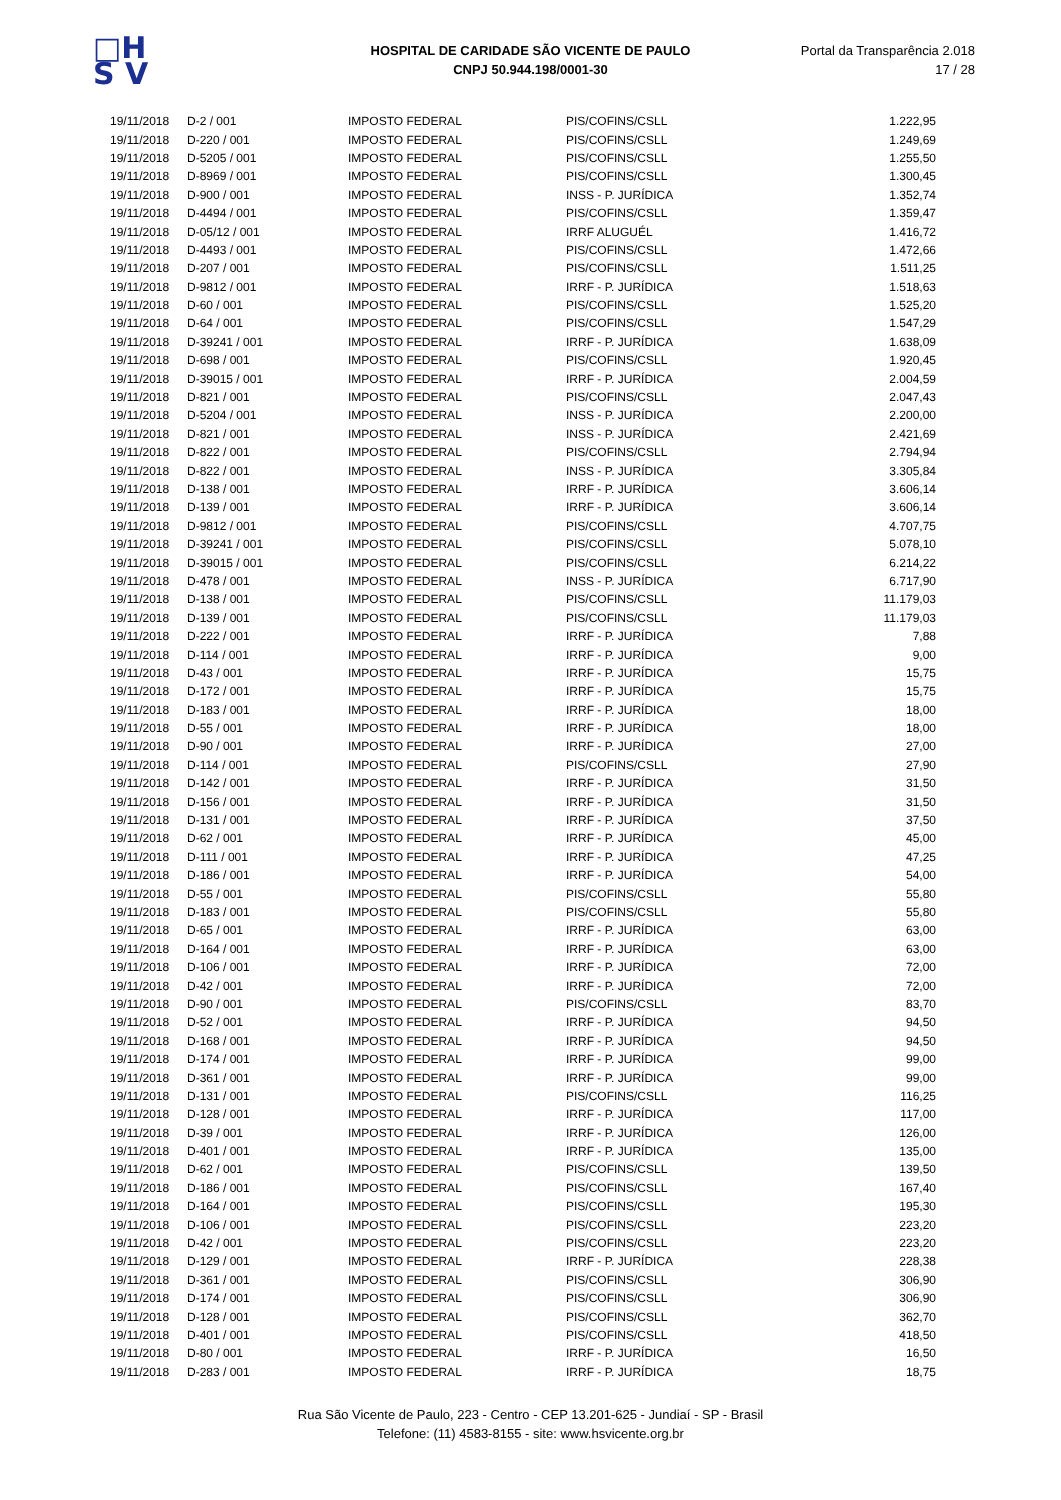□H
S V
HOSPITAL DE CARIDADE SÃO VICENTE DE PAULO
CNPJ 50.944.198/0001-30
Portal da Transparência 2.018
17 / 28
| 19/11/2018 | D-2 / 001 | IMPOSTO FEDERAL | PIS/COFINS/CSLL | 1.222,95 |
| 19/11/2018 | D-220 / 001 | IMPOSTO FEDERAL | PIS/COFINS/CSLL | 1.249,69 |
| 19/11/2018 | D-5205 / 001 | IMPOSTO FEDERAL | PIS/COFINS/CSLL | 1.255,50 |
| 19/11/2018 | D-8969 / 001 | IMPOSTO FEDERAL | PIS/COFINS/CSLL | 1.300,45 |
| 19/11/2018 | D-900 / 001 | IMPOSTO FEDERAL | INSS - P. JURÍDICA | 1.352,74 |
| 19/11/2018 | D-4494 / 001 | IMPOSTO FEDERAL | PIS/COFINS/CSLL | 1.359,47 |
| 19/11/2018 | D-05/12 / 001 | IMPOSTO FEDERAL | IRRF ALUGUÉL | 1.416,72 |
| 19/11/2018 | D-4493 / 001 | IMPOSTO FEDERAL | PIS/COFINS/CSLL | 1.472,66 |
| 19/11/2018 | D-207 / 001 | IMPOSTO FEDERAL | PIS/COFINS/CSLL | 1.511,25 |
| 19/11/2018 | D-9812 / 001 | IMPOSTO FEDERAL | IRRF - P. JURÍDICA | 1.518,63 |
| 19/11/2018 | D-60 / 001 | IMPOSTO FEDERAL | PIS/COFINS/CSLL | 1.525,20 |
| 19/11/2018 | D-64 / 001 | IMPOSTO FEDERAL | PIS/COFINS/CSLL | 1.547,29 |
| 19/11/2018 | D-39241 / 001 | IMPOSTO FEDERAL | IRRF - P. JURÍDICA | 1.638,09 |
| 19/11/2018 | D-698 / 001 | IMPOSTO FEDERAL | PIS/COFINS/CSLL | 1.920,45 |
| 19/11/2018 | D-39015 / 001 | IMPOSTO FEDERAL | IRRF - P. JURÍDICA | 2.004,59 |
| 19/11/2018 | D-821 / 001 | IMPOSTO FEDERAL | PIS/COFINS/CSLL | 2.047,43 |
| 19/11/2018 | D-5204 / 001 | IMPOSTO FEDERAL | INSS - P. JURÍDICA | 2.200,00 |
| 19/11/2018 | D-821 / 001 | IMPOSTO FEDERAL | INSS - P. JURÍDICA | 2.421,69 |
| 19/11/2018 | D-822 / 001 | IMPOSTO FEDERAL | PIS/COFINS/CSLL | 2.794,94 |
| 19/11/2018 | D-822 / 001 | IMPOSTO FEDERAL | INSS - P. JURÍDICA | 3.305,84 |
| 19/11/2018 | D-138 / 001 | IMPOSTO FEDERAL | IRRF - P. JURÍDICA | 3.606,14 |
| 19/11/2018 | D-139 / 001 | IMPOSTO FEDERAL | IRRF - P. JURÍDICA | 3.606,14 |
| 19/11/2018 | D-9812 / 001 | IMPOSTO FEDERAL | PIS/COFINS/CSLL | 4.707,75 |
| 19/11/2018 | D-39241 / 001 | IMPOSTO FEDERAL | PIS/COFINS/CSLL | 5.078,10 |
| 19/11/2018 | D-39015 / 001 | IMPOSTO FEDERAL | PIS/COFINS/CSLL | 6.214,22 |
| 19/11/2018 | D-478 / 001 | IMPOSTO FEDERAL | INSS - P. JURÍDICA | 6.717,90 |
| 19/11/2018 | D-138 / 001 | IMPOSTO FEDERAL | PIS/COFINS/CSLL | 11.179,03 |
| 19/11/2018 | D-139 / 001 | IMPOSTO FEDERAL | PIS/COFINS/CSLL | 11.179,03 |
| 19/11/2018 | D-222 / 001 | IMPOSTO FEDERAL | IRRF - P. JURÍDICA | 7,88 |
| 19/11/2018 | D-114 / 001 | IMPOSTO FEDERAL | IRRF - P. JURÍDICA | 9,00 |
| 19/11/2018 | D-43 / 001 | IMPOSTO FEDERAL | IRRF - P. JURÍDICA | 15,75 |
| 19/11/2018 | D-172 / 001 | IMPOSTO FEDERAL | IRRF - P. JURÍDICA | 15,75 |
| 19/11/2018 | D-183 / 001 | IMPOSTO FEDERAL | IRRF - P. JURÍDICA | 18,00 |
| 19/11/2018 | D-55 / 001 | IMPOSTO FEDERAL | IRRF - P. JURÍDICA | 18,00 |
| 19/11/2018 | D-90 / 001 | IMPOSTO FEDERAL | IRRF - P. JURÍDICA | 27,00 |
| 19/11/2018 | D-114 / 001 | IMPOSTO FEDERAL | PIS/COFINS/CSLL | 27,90 |
| 19/11/2018 | D-142 / 001 | IMPOSTO FEDERAL | IRRF - P. JURÍDICA | 31,50 |
| 19/11/2018 | D-156 / 001 | IMPOSTO FEDERAL | IRRF - P. JURÍDICA | 31,50 |
| 19/11/2018 | D-131 / 001 | IMPOSTO FEDERAL | IRRF - P. JURÍDICA | 37,50 |
| 19/11/2018 | D-62 / 001 | IMPOSTO FEDERAL | IRRF - P. JURÍDICA | 45,00 |
| 19/11/2018 | D-111 / 001 | IMPOSTO FEDERAL | IRRF - P. JURÍDICA | 47,25 |
| 19/11/2018 | D-186 / 001 | IMPOSTO FEDERAL | IRRF - P. JURÍDICA | 54,00 |
| 19/11/2018 | D-55 / 001 | IMPOSTO FEDERAL | PIS/COFINS/CSLL | 55,80 |
| 19/11/2018 | D-183 / 001 | IMPOSTO FEDERAL | PIS/COFINS/CSLL | 55,80 |
| 19/11/2018 | D-65 / 001 | IMPOSTO FEDERAL | IRRF - P. JURÍDICA | 63,00 |
| 19/11/2018 | D-164 / 001 | IMPOSTO FEDERAL | IRRF - P. JURÍDICA | 63,00 |
| 19/11/2018 | D-106 / 001 | IMPOSTO FEDERAL | IRRF - P. JURÍDICA | 72,00 |
| 19/11/2018 | D-42 / 001 | IMPOSTO FEDERAL | IRRF - P. JURÍDICA | 72,00 |
| 19/11/2018 | D-90 / 001 | IMPOSTO FEDERAL | PIS/COFINS/CSLL | 83,70 |
| 19/11/2018 | D-52 / 001 | IMPOSTO FEDERAL | IRRF - P. JURÍDICA | 94,50 |
| 19/11/2018 | D-168 / 001 | IMPOSTO FEDERAL | IRRF - P. JURÍDICA | 94,50 |
| 19/11/2018 | D-174 / 001 | IMPOSTO FEDERAL | IRRF - P. JURÍDICA | 99,00 |
| 19/11/2018 | D-361 / 001 | IMPOSTO FEDERAL | IRRF - P. JURÍDICA | 99,00 |
| 19/11/2018 | D-131 / 001 | IMPOSTO FEDERAL | PIS/COFINS/CSLL | 116,25 |
| 19/11/2018 | D-128 / 001 | IMPOSTO FEDERAL | IRRF - P. JURÍDICA | 117,00 |
| 19/11/2018 | D-39 / 001 | IMPOSTO FEDERAL | IRRF - P. JURÍDICA | 126,00 |
| 19/11/2018 | D-401 / 001 | IMPOSTO FEDERAL | IRRF - P. JURÍDICA | 135,00 |
| 19/11/2018 | D-62 / 001 | IMPOSTO FEDERAL | PIS/COFINS/CSLL | 139,50 |
| 19/11/2018 | D-186 / 001 | IMPOSTO FEDERAL | PIS/COFINS/CSLL | 167,40 |
| 19/11/2018 | D-164 / 001 | IMPOSTO FEDERAL | PIS/COFINS/CSLL | 195,30 |
| 19/11/2018 | D-106 / 001 | IMPOSTO FEDERAL | PIS/COFINS/CSLL | 223,20 |
| 19/11/2018 | D-42 / 001 | IMPOSTO FEDERAL | PIS/COFINS/CSLL | 223,20 |
| 19/11/2018 | D-129 / 001 | IMPOSTO FEDERAL | IRRF - P. JURÍDICA | 228,38 |
| 19/11/2018 | D-361 / 001 | IMPOSTO FEDERAL | PIS/COFINS/CSLL | 306,90 |
| 19/11/2018 | D-174 / 001 | IMPOSTO FEDERAL | PIS/COFINS/CSLL | 306,90 |
| 19/11/2018 | D-128 / 001 | IMPOSTO FEDERAL | PIS/COFINS/CSLL | 362,70 |
| 19/11/2018 | D-401 / 001 | IMPOSTO FEDERAL | PIS/COFINS/CSLL | 418,50 |
| 19/11/2018 | D-80 / 001 | IMPOSTO FEDERAL | IRRF - P. JURÍDICA | 16,50 |
| 19/11/2018 | D-283 / 001 | IMPOSTO FEDERAL | IRRF - P. JURÍDICA | 18,75 |
Rua São Vicente de Paulo, 223 - Centro - CEP 13.201-625 - Jundiaí - SP - Brasil
Telefone: (11) 4583-8155 - site: www.hsvicente.org.br